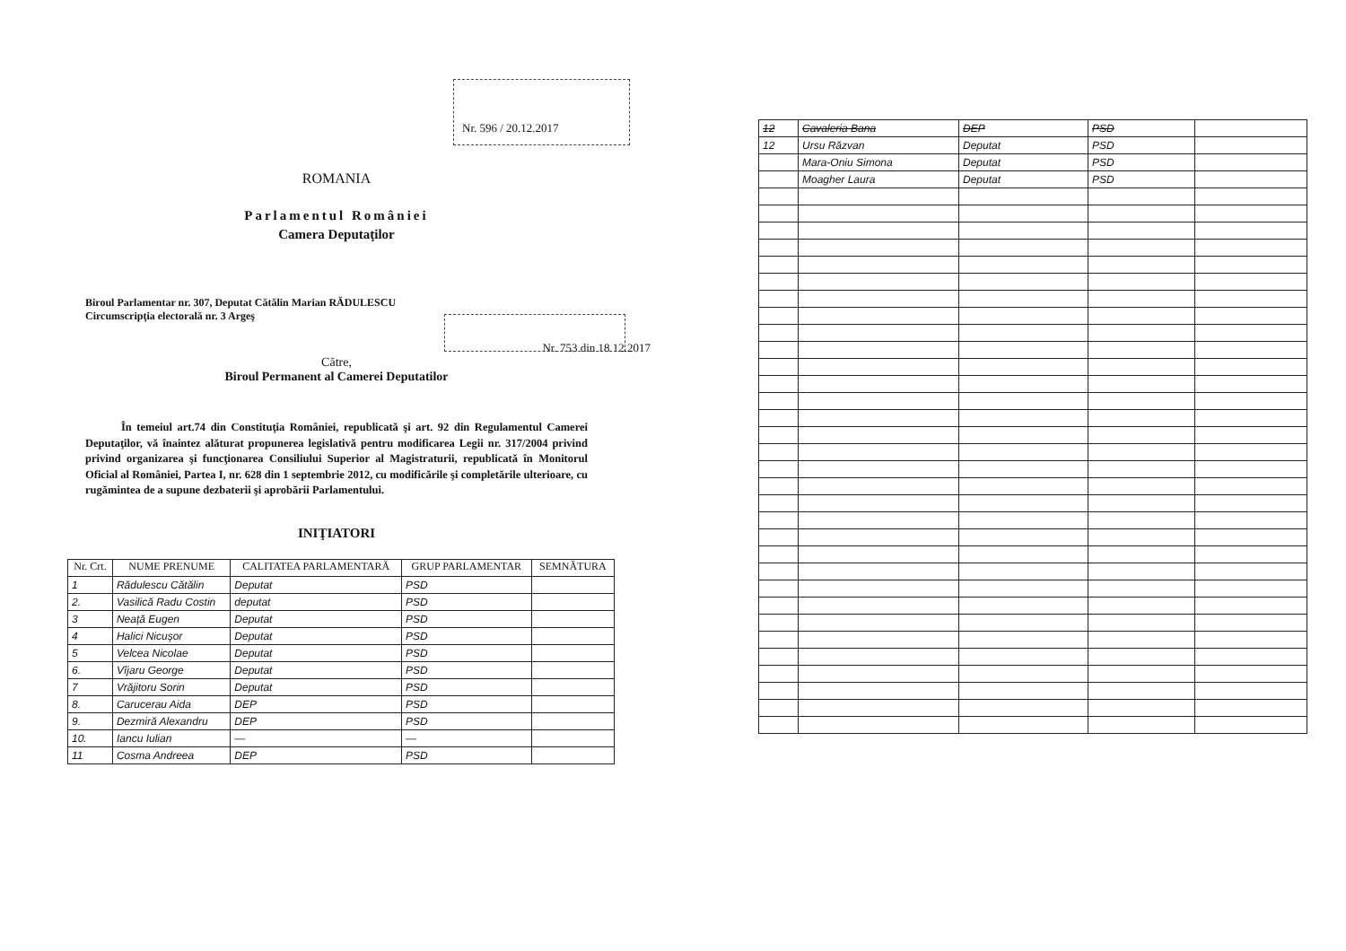ROMANIA
Parlamentul României
Camera Deputaţilor
Nr. 596 / 20.12.2017
Biroul Parlamentar nr. 307, Deputat Cătălin Marian RĂDULESCU
Circumscripţia electorală nr. 3 Argeş
Nr. 753 din 18.12.2017
Către,
Biroul Permanent al Camerei Deputatilor
În temeiul art.74 din Constituţia României, republicată şi art. 92 din Regulamentul Camerei Deputaţilor, vă înaintez alăturat propunerea legislativă pentru modificarea Legii nr. 317/2004 privind privind organizarea şi funcţionarea Consiliului Superior al Magistraturii, republicată în Monitorul Oficial al României, Partea I, nr. 628 din 1 septembrie 2012, cu modificările şi completările ulterioare, cu rugămintea de a supune dezbaterii şi aprobării Parlamentului.
INIŢIATORI
| Nr. Crt. | NUME PRENUME | CALITATEA PARLAMENTARĂ | GRUP PARLAMENTAR | SEMNĂTURA |
| --- | --- | --- | --- | --- |
| 1 | Rădulescu Cătălin | Deputat | PSD | |
| 2. | Vasilică Radu Costin | deputat | PSD | |
| 3 | Neață Eugen | Deputat | PSD | |
| 4 | Halici Nicușor | Deputat | PSD | |
| 5 | Velcea Nicolae | Deputat | PSD | |
| 6. | Vîjaru George | Deputat | PSD | |
| 7 | Vrăjitoru Sorin | Deputat | PSD | |
| 8. | Carucerau Aida | DEP | PSD | |
| 9. | Dezmiră Alexandru | DEP | PSD | |
| 10. | Iancu Iulian | — | — | |
| 11 | Cosma Andreea | DEP | PSD | |
| 12 | Cavaleria Bana | DEP | PSD | |
| 12 | Ursu Răzvan | Deputat | PSD | |
| | Mara-Oniu Simona | Deputat | PSD | |
| | Moagher Laura | Deputat | PSD | |